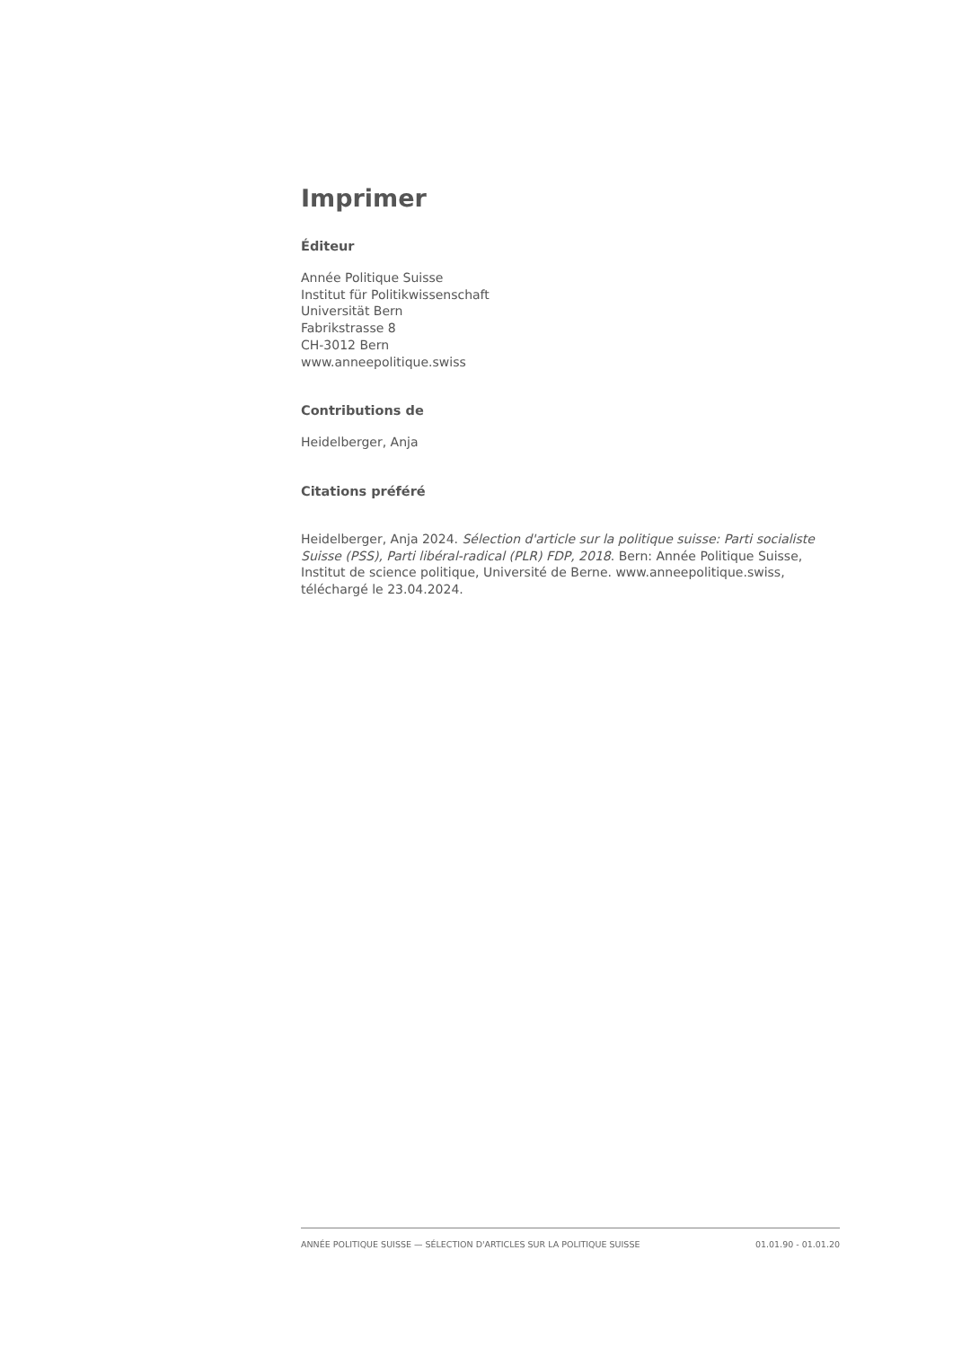Imprimer
Éditeur
Année Politique Suisse
Institut für Politikwissenschaft
Universität Bern
Fabrikstrasse 8
CH-3012 Bern
www.anneepolitique.swiss
Contributions de
Heidelberger, Anja
Citations préféré
Heidelberger, Anja 2024. Sélection d'article sur la politique suisse: Parti socialiste Suisse (PSS), Parti libéral-radical (PLR) FDP, 2018. Bern: Année Politique Suisse, Institut de science politique, Université de Berne. www.anneepolitique.swiss, téléchargé le 23.04.2024.
ANNÉE POLITIQUE SUISSE — SÉLECTION D'ARTICLES SUR LA POLITIQUE SUISSE 01.01.90 - 01.01.20